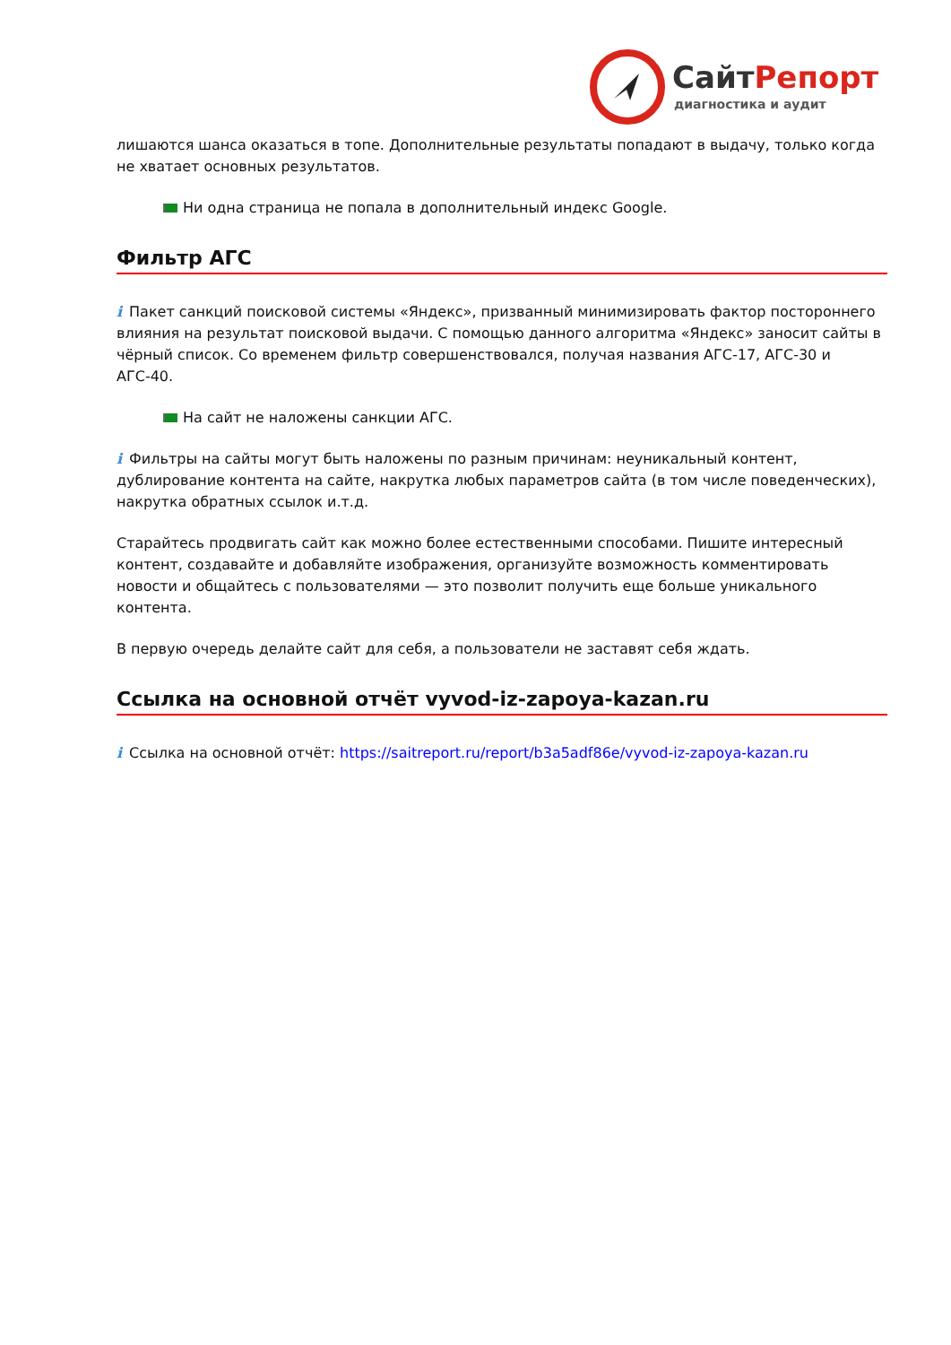Сайт Репорт
диагностика и аудит
лишаются шанса оказаться в топе. Дополнительные результаты попадают в выдачу, только когда не хватает основных результатов.
Ни одна страница не попала в дополнительный индекс Google.
Фильтр АГС
i Пакет санкций поисковой системы «Яндекс», призванный минимизировать фактор постороннего влияния на результат поисковой выдачи. С помощью данного алгоритма «Яндекс» заносит сайты в чёрный список. Со временем фильтр совершенствовался, получая названия АГС-17, АГС-30 и АГС-40.
На сайт не наложены санкции АГС.
i Фильтры на сайты могут быть наложены по разным причинам: неуникальный контент, дублирование контента на сайте, накрутка любых параметров сайта (в том числе поведенческих), накрутка обратных ссылок и.т.д.
Старайтесь продвигать сайт как можно более естественными способами. Пишите интересный контент, создавайте и добавляйте изображения, организуйте возможность комментировать новости и общайтесь с пользователями — это позволит получить еще больше уникального контента.
В первую очередь делайте сайт для себя, а пользователи не заставят себя ждать.
Ссылка на основной отчёт vyvod-iz-zapoya-kazan.ru
i Ссылка на основной отчёт: https://saitreport.ru/report/b3a5adf86e/vyvod-iz-zapoya-kazan.ru